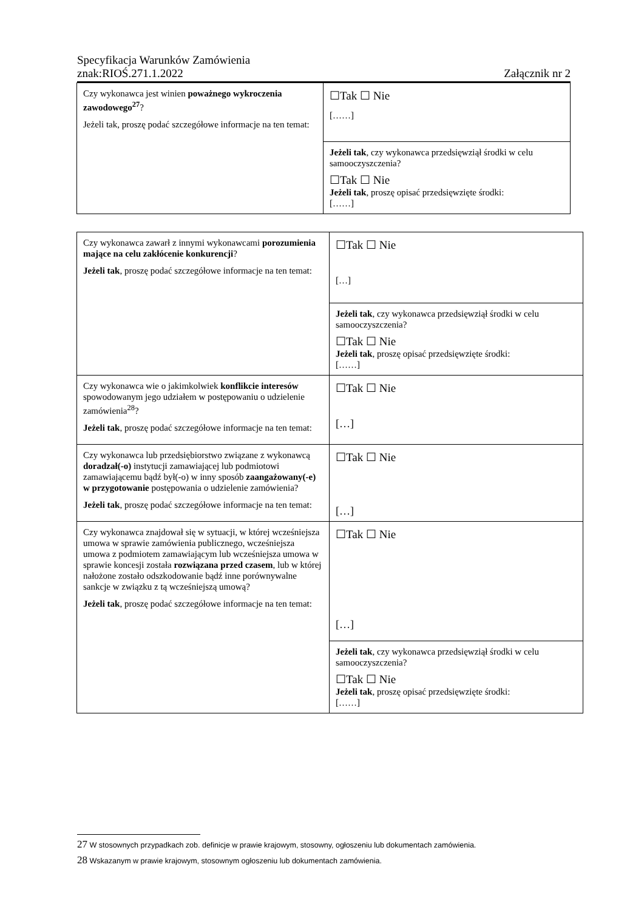Specyfikacja Warunków Zamówienia
znak:RIOŚ.271.1.2022 Załącznik nr 2
| Czy wykonawca jest winien poważnego wykroczenia zawodowego<sup>27</sup> ? Jeżeli tak, proszę podać szczegółowe informacje na ten temat: | ☐Tak ☐ Nie [……] |
| | Jeżeli tak , czy wykonawca przedsięwziął środki w celu samooczyszczenia? ☐Tak ☐ Nie Jeżeli tak , proszę opisać przedsięwzięte środki: [……] |
| Czy wykonawca zawarł z innymi wykonawcami porozumienia mające na celu zakłócenie konkurencji ? Jeżeli tak , proszę podać szczegółowe informacje na ten temat: | ☐Tak ☐ Nie […] |
| | Jeżeli tak , czy wykonawca przedsięwziął środki w celu samooczyszczenia? ☐Tak ☐ Nie Jeżeli tak , proszę opisać przedsięwzięte środki: [……] |
| Czy wykonawca wie o jakimkolwiek konflikcie interesów spowodowanym jego udziałem w postępowaniu o udzielenie zamówienia<sup>28</sup>? Jeżeli tak , proszę podać szczegółowe informacje na ten temat: | ☐Tak ☐ Nie […] |
| Czy wykonawca lub przedsiębiorstwo związane z wykonawcą doradzał(-o) instytucji zamawiającej lub podmiotowi zamawiającemu bądź był(-o) w inny sposób zaangażowany(-e) w przygotowanie postępowania o udzielenie zamówienia? Jeżeli tak , proszę podać szczegółowe informacje na ten temat: | ☐Tak ☐ Nie […] |
| Czy wykonawca znajdował się w sytuacji, w której wcześniejsza umowa w sprawie zamówienia publicznego, wcześniejsza umowa z podmiotem zamawiającym lub wcześniejsza umowa w sprawie koncesji została rozwiązana przed czasem , lub w której nałożone zostało odszkodowanie bądź inne porównywalne sankcje w związku z tą wcześniejszą umową? Jeżeli tak , proszę podać szczegółowe informacje na ten temat: | ☐Tak ☐ Nie […] |
| | Jeżeli tak , czy wykonawca przedsięwziął środki w celu samooczyszczenia? ☐Tak ☐ Nie Jeżeli tak , proszę opisać przedsięwzięte środki: [……] |
27 W stosownych przypadkach zob. definicje w prawie krajowym, stosowny, ogłoszeniu lub dokumentach zamówienia.
28 Wskazanym w prawie krajowym, stosownym ogłoszeniu lub dokumentach zamówienia.